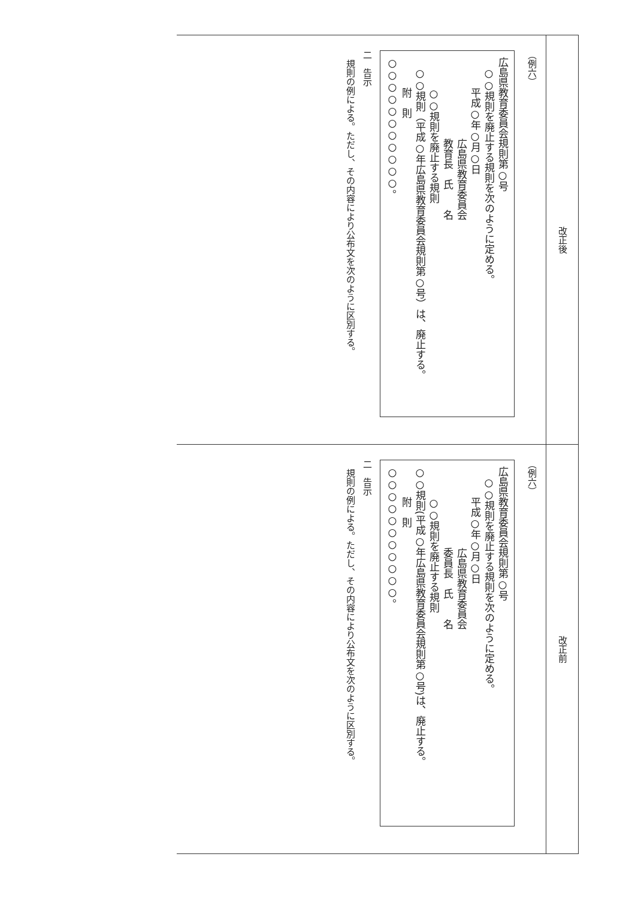改正後
（例六）
広島県教育委員会規則第○号
○○規則を廃止する規則を次のように定める。
平成○年○月○日
広島県教育委員会
教育長　氏　　名
○○規則を廃止する規則
○○規則（平成○年広島県教育委員会規則第○号）は、廃止する。
附　則
○○○○○○○○○○○。
二　告示
規則の例による。ただし、その内容により公布文を次のように区別する。
改正前
（例六）
広島県教育委員会規則第○号
○○規則を廃止する規則を次のように定める。
平成○年○月○日
広島県教育委員会
委員長　氏　　名
○○規則を廃止する規則
○○規則(平成○年広島県教育委員会規則第○号)は、廃止する。
附　則
○○○○○○○○○○○。
二　告示
規則の例による。ただし、その内容により公布文を次のように区別する。